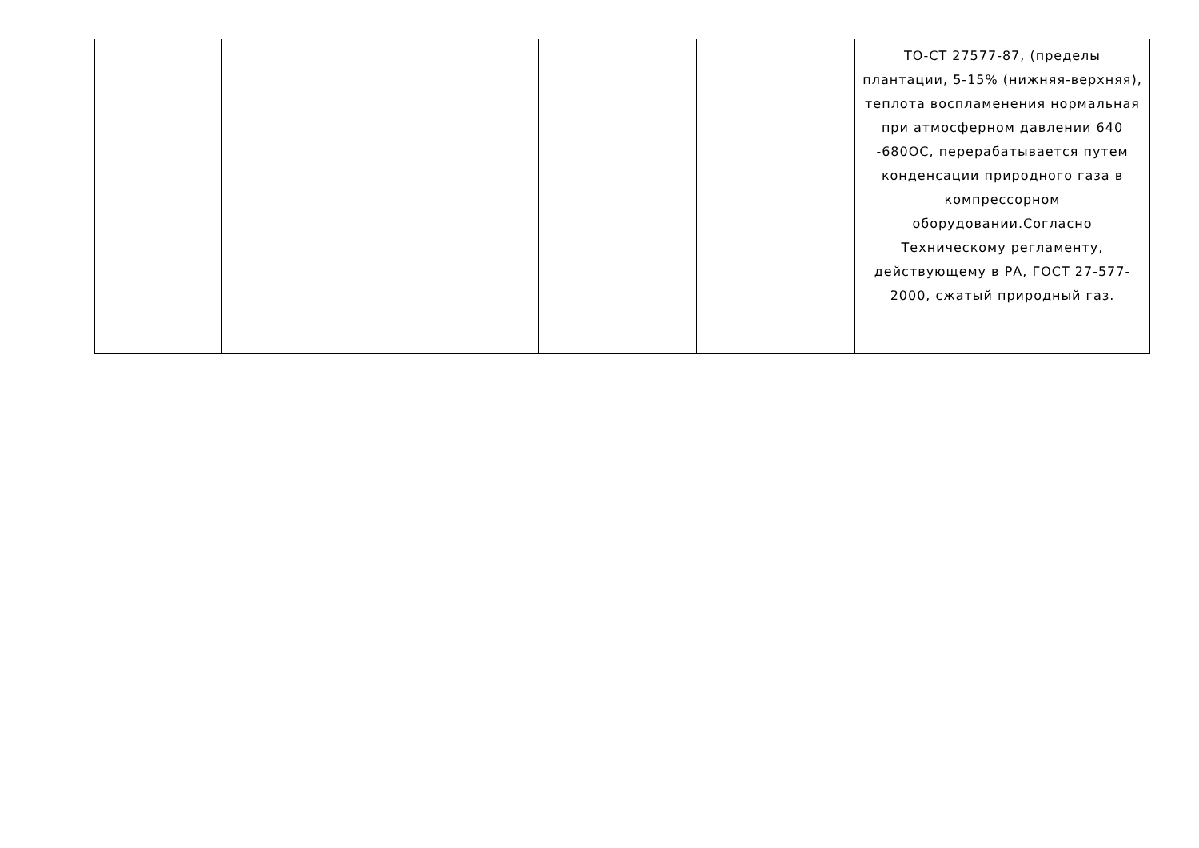| | | | | | ТО-СТ 27577-87, (пределы плантации, 5-15% (нижняя-верхняя), теплота воспламенения нормальная при атмосферном давлении 640 -680ОС, перерабатывается путем конденсации природного газа в компрессорном оборудовании.Согласно Техническому регламенту, действующему в РА, ГОСТ 27-577-2000, сжатый природный газ. |